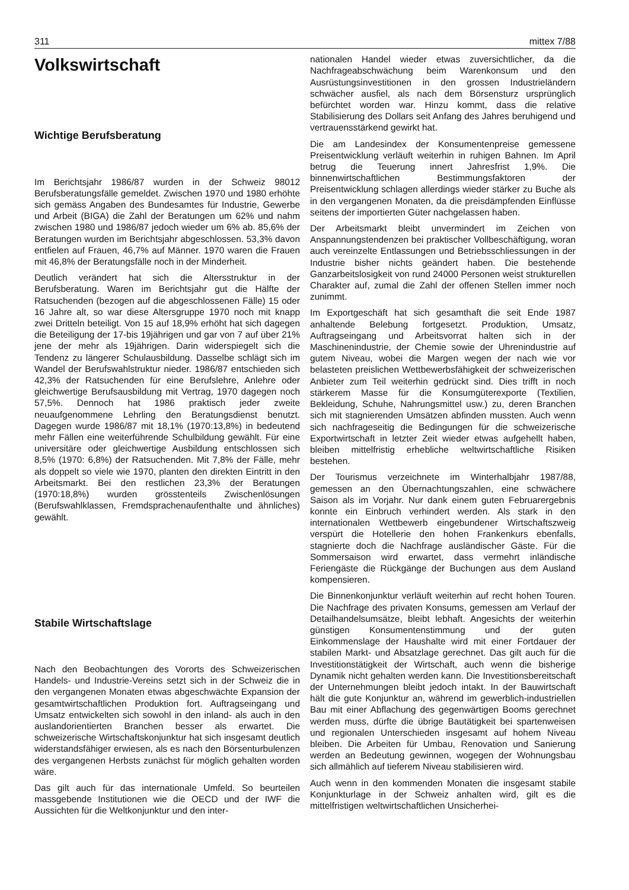311 mittex 7/88
Volkswirtschaft
Wichtige Berufsberatung
Im Berichtsjahr 1986/87 wurden in der Schweiz 98012 Berufsberatungsfälle gemeldet. Zwischen 1970 und 1980 erhöhte sich gemäss Angaben des Bundesamtes für Industrie, Gewerbe und Arbeit (BIGA) die Zahl der Beratungen um 62% und nahm zwischen 1980 und 1986/87 jedoch wieder um 6% ab. 85,6% der Beratungen wurden im Berichtsjahr abgeschlossen. 53,3% davon entfielen auf Frauen, 46,7% auf Männer. 1970 waren die Frauen mit 46,8% der Beratungsfälle noch in der Minderheit.
Deutlich verändert hat sich die Altersstruktur in der Berufsberatung. Waren im Berichtsjahr gut die Hälfte der Ratsuchenden (bezogen auf die abgeschlossenen Fälle) 15 oder 16 Jahre alt, so war diese Altersgruppe 1970 noch mit knapp zwei Dritteln beteiligt. Von 15 auf 18,9% erhöht hat sich dagegen die Beteiligung der 17-bis 19jährigen und gar von 7 auf über 21% jene der mehr als 19jährigen. Darin widerspiegelt sich die Tendenz zu längerer Schulausbildung. Dasselbe schlägt sich im Wandel der Berufswahlstruktur nieder. 1986/87 entschieden sich 42,3% der Ratsuchenden für eine Berufslehre, Anlehre oder gleichwertige Berufsausbildung mit Vertrag, 1970 dagegen noch 57,5%. Dennoch hat 1986 praktisch jeder zweite neuaufgenommene Lehrling den Beratungsdienst benutzt. Dagegen wurde 1986/87 mit 18,1% (1970:13,8%) in bedeutend mehr Fällen eine weiterführende Schulbildung gewählt. Für eine universitäre oder gleichwertige Ausbildung entschlossen sich 8,5% (1970: 6,8%) der Ratsuchenden. Mit 7,8% der Fälle, mehr als doppelt so viele wie 1970, planten den direkten Eintritt in den Arbeitsmarkt. Bei den restlichen 23,3% der Beratungen (1970:18,8%) wurden grösstenteils Zwischenlösungen (Berufswahlklassen, Fremdsprachenaufenthalte und ähnliches) gewählt.
Stabile Wirtschaftslage
Nach den Beobachtungen des Vororts des Schweizerischen Handels- und Industrie-Vereins setzt sich in der Schweiz die in den vergangenen Monaten etwas abgeschwächte Expansion der gesamtwirtschaftlichen Produktion fort. Auftragseingang und Umsatz entwickelten sich sowohl in den inland- als auch in den auslandorientierten Branchen besser als erwartet. Die schweizerische Wirtschaftskonjunktur hat sich insgesamt deutlich widerstandsfähiger erwiesen, als es nach den Börsenturbulenzen des vergangenen Herbsts zunächst für möglich gehalten worden wäre.
Das gilt auch für das internationale Umfeld. So beurteilen massgebende Institutionen wie die OECD und der IWF die Aussichten für die Weltkonjunktur und den inter-
nationalen Handel wieder etwas zuversichtlicher, da die Nachfrageabschwächung beim Warenkonsum und den Ausrüstungsinvestitionen in den grossen Industrieländern schwächer ausfiel, als nach dem Börsensturz ursprünglich befürchtet worden war. Hinzu kommt, dass die relative Stabilisierung des Dollars seit Anfang des Jahres beruhigend und vertrauensstärkend gewirkt hat.
Die am Landesindex der Konsumentenpreise gemessene Preisentwicklung verläuft weiterhin in ruhigen Bahnen. Im April betrug die Teuerung innert Jahresfrist 1,9%. Die binnenwirtschaftlichen Bestimmungsfaktoren der Preisentwicklung schlagen allerdings wieder stärker zu Buche als in den vergangenen Monaten, da die preisdämpfenden Einflüsse seitens der importierten Güter nachgelassen haben.
Der Arbeitsmarkt bleibt unvermindert im Zeichen von Anspannungstendenzen bei praktischer Vollbeschäftigung, woran auch vereinzelte Entlassungen und Betriebsschliessungen in der Industrie bisher nichts geändert haben. Die bestehende Ganzarbeitslosigkeit von rund 24000 Personen weist strukturellen Charakter auf, zumal die Zahl der offenen Stellen immer noch zunimmt.
Im Exportgeschäft hat sich gesamthaft die seit Ende 1987 anhaltende Belebung fortgesetzt. Produktion, Umsatz, Auftragseingang und Arbeitsvorrat halten sich in der Maschinenindustrie, der Chemie sowie der Uhrenindustrie auf gutem Niveau, wobei die Margen wegen der nach wie vor belasteten preislichen Wettbewerbsfähigkeit der schweizerischen Anbieter zum Teil weiterhin gedrückt sind. Dies trifft in noch stärkerem Masse für die Konsumgüterexporte (Textilien, Bekleidung, Schuhe, Nahrungsmittel usw.) zu, deren Branchen sich mit stagnierenden Umsätzen abfinden mussten. Auch wenn sich nachfrageseitig die Bedingungen für die schweizerische Exportwirtschaft in letzter Zeit wieder etwas aufgehellt haben, bleiben mittelfristig erhebliche weltwirtschaftliche Risiken bestehen.
Der Tourismus verzeichnete im Winterhalbjahr 1987/88, gemessen an den Übernachtungszahlen, eine schwächere Saison als im Vorjahr. Nur dank einem guten Februarergebnis konnte ein Einbruch verhindert werden. Als stark in den internationalen Wettbewerb eingebundener Wirtschaftszweig verspürt die Hotellerie den hohen Frankenkurs ebenfalls, stagnierte doch die Nachfrage ausländischer Gäste. Für die Sommersaison wird erwartet, dass vermehrt inländische Feriengäste die Rückgänge der Buchungen aus dem Ausland kompensieren.
Die Binnenkonjunktur verläuft weiterhin auf recht hohen Touren. Die Nachfrage des privaten Konsums, gemessen am Verlauf der Detailhandelsumsätze, bleibt lebhaft. Angesichts der weiterhin günstigen Konsumentenstimmung und der guten Einkommenslage der Haushalte wird mit einer Fortdauer der stabilen Markt- und Absatzlage gerechnet. Das gilt auch für die Investitionstätigkeit der Wirtschaft, auch wenn die bisherige Dynamik nicht gehalten werden kann. Die Investitionsbereitschaft der Unternehmungen bleibt jedoch intakt. In der Bauwirtschaft hält die gute Konjunktur an, während im gewerblich-industriellen Bau mit einer Abflachung des gegenwärtigen Booms gerechnet werden muss, dürfte die übrige Bautätigkeit bei spartenweisen und regionalen Unterschieden insgesamt auf hohem Niveau bleiben. Die Arbeiten für Umbau, Renovation und Sanierung werden an Bedeutung gewinnen, wogegen der Wohnungsbau sich allmählich auf tieferem Niveau stabilisieren wird.
Auch wenn in den kommenden Monaten die insgesamt stabile Konjunkturlage in der Schweiz anhalten wird, gilt es die mittelfristigen weltwirtschaftlichen Unsicherhei-